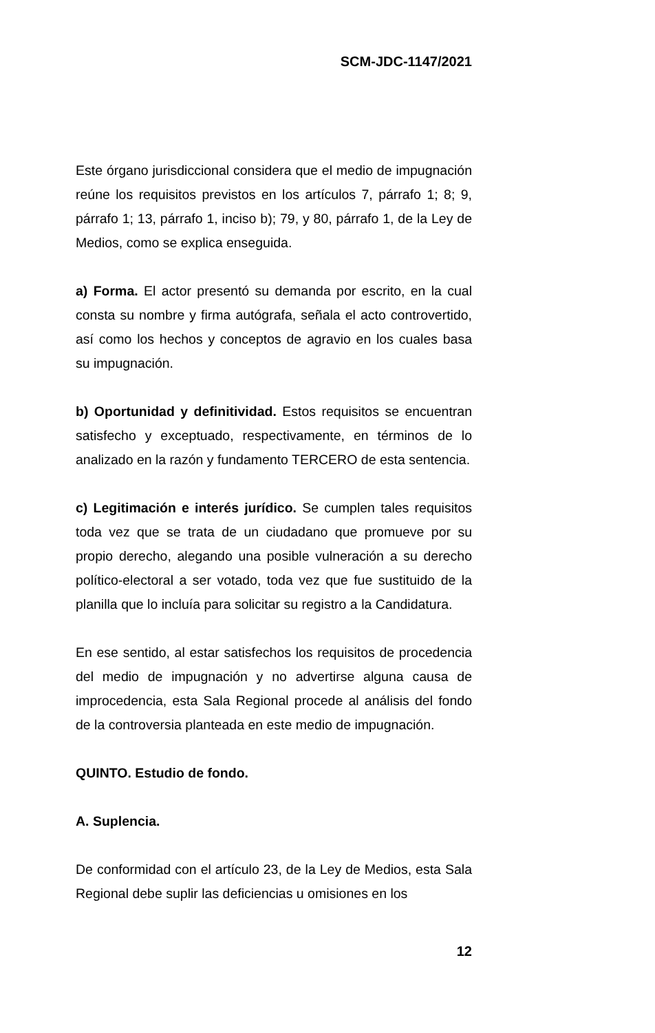SCM-JDC-1147/2021
Este órgano jurisdiccional considera que el medio de impugnación reúne los requisitos previstos en los artículos 7, párrafo 1; 8; 9, párrafo 1; 13, párrafo 1, inciso b); 79, y 80, párrafo 1, de la Ley de Medios, como se explica enseguida.
a) Forma. El actor presentó su demanda por escrito, en la cual consta su nombre y firma autógrafa, señala el acto controvertido, así como los hechos y conceptos de agravio en los cuales basa su impugnación.
b) Oportunidad y definitividad. Estos requisitos se encuentran satisfecho y exceptuado, respectivamente, en términos de lo analizado en la razón y fundamento TERCERO de esta sentencia.
c) Legitimación e interés jurídico. Se cumplen tales requisitos toda vez que se trata de un ciudadano que promueve por su propio derecho, alegando una posible vulneración a su derecho político-electoral a ser votado, toda vez que fue sustituido de la planilla que lo incluía para solicitar su registro a la Candidatura.
En ese sentido, al estar satisfechos los requisitos de procedencia del medio de impugnación y no advertirse alguna causa de improcedencia, esta Sala Regional procede al análisis del fondo de la controversia planteada en este medio de impugnación.
QUINTO. Estudio de fondo.
A. Suplencia.
De conformidad con el artículo 23, de la Ley de Medios, esta Sala Regional debe suplir las deficiencias u omisiones en los
12